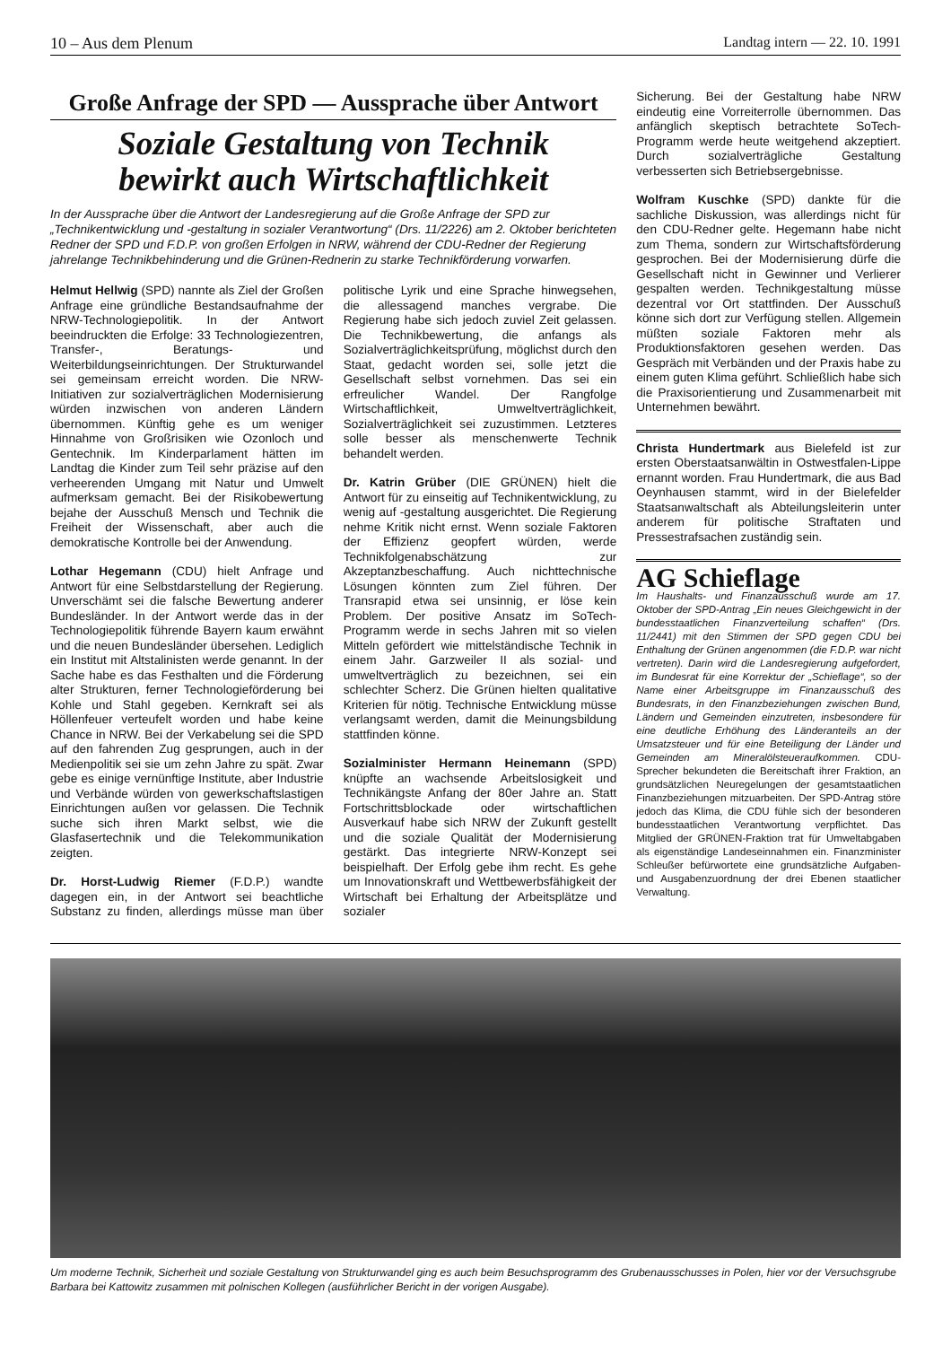10 – Aus dem Plenum Landtag intern — 22. 10. 1991
Große Anfrage der SPD — Aussprache über Antwort
Soziale Gestaltung von Technik
bewirkt auch Wirtschaftlichkeit
In der Aussprache über die Antwort der Landesregierung auf die Große Anfrage der SPD zur „Technikentwicklung und -gestaltung in sozialer Verantwortung“ (Drs. 11/2226) am 2. Oktober berichteten Redner der SPD und F.D.P. von großen Erfolgen in NRW, während der CDU-Redner der Regierung jahrelange Technikbehinderung und die Grünen-Rednerin zu starke Technikförderung vorwarfen.
Helmut Hellwig (SPD) nannte als Ziel der Großen Anfrage eine gründliche Bestandsaufnahme der NRW-Technologiepolitik. In der Antwort beeindruckten die Erfolge: 33 Technologiezentren, Transfer-, Beratungs- und Weiterbildungseinrichtungen. Der Strukturwandel sei gemeinsam erreicht worden. Die NRW-Initiativen zur sozialverträglichen Modernisierung würden inzwischen von anderen Ländern übernommen. Künftig gehe es um weniger Hinnahme von Großrisiken wie Ozonloch und Gentechnik. Im Kinderparlament hätten im Landtag die Kinder zum Teil sehr präzise auf den verheerenden Umgang mit Natur und Umwelt aufmerksam gemacht. Bei der Risikobewertung bejahe der Ausschuß Mensch und Technik die Freiheit der Wissenschaft, aber auch die demokratische Kontrolle bei der Anwendung.
Lothar Hegemann (CDU) hielt Anfrage und Antwort für eine Selbstdarstellung der Regierung. Unverschämt sei die falsche Bewertung anderer Bundesländer. In der Antwort werde das in der Technologiepolitik führende Bayern kaum erwähnt und die neuen Bundesländer übersehen. Lediglich ein Institut mit Altstalinisten werde genannt. In der Sache habe es das Festhalten und die Förderung alter Strukturen, ferner Technologieförderung bei Kohle und Stahl gegeben. Kernkraft sei als Höllenfeuer verteufelt worden und habe keine Chance in NRW. Bei der Verkabelung sei die SPD auf den fahrenden Zug gesprungen, auch in der Medienpolitik sei sie um zehn Jahre zu spät. Zwar gebe es einige vernünftige Institute, aber Industrie und Verbände würden von gewerkschaftslastigen Einrichtungen außen vor gelassen. Die Technik suche sich ihren Markt selbst, wie die Glasfasertechnik und die Telekommunikation zeigten.
Dr. Horst-Ludwig Riemer (F.D.P.) wandte dagegen ein, in der Antwort sei beachtliche Substanz zu finden, allerdings müsse man über politische Lyrik und eine Sprache hinwegsehen, die allessagend manches vergrabe. Die Regierung habe sich jedoch zuviel Zeit gelassen. Die Technikbewertung, die anfangs als Sozialverträglichkeitsprüfung, möglichst durch den Staat, gedacht worden sei, solle jetzt die Gesellschaft selbst vornehmen. Das sei ein erfreulicher Wandel. Der Rangfolge Wirtschaftlichkeit, Umweltverträglichkeit, Sozialverträglichkeit sei zuzustimmen. Letzteres solle besser als menschenwerte Technik behandelt werden.
Dr. Katrin Grüber (DIE GRÜNEN) hielt die Antwort für zu einseitig auf Technikentwicklung, zu wenig auf -gestaltung ausgerichtet. Die Regierung nehme Kritik nicht ernst. Wenn soziale Faktoren der Effizienz geopfert würden, werde Technikfolgenabschätzung zur Akzeptanzbeschaffung. Auch nichttechnische Lösungen könnten zum Ziel führen. Der Transrapid etwa sei unsinnig, er löse kein Problem. Der positive Ansatz im SoTech-Programm werde in sechs Jahren mit so vielen Mitteln gefördert wie mittelständische Technik in einem Jahr. Garzweiler II als sozial- und umweltverträglich zu bezeichnen, sei ein schlechter Scherz. Die Grünen hielten qualitative Kriterien für nötig. Technische Entwicklung müsse verlangsamt werden, damit die Meinungsbildung stattfinden könne.
Sozialminister Hermann Heinemann (SPD) knüpfte an wachsende Arbeitslosigkeit und Technikängste Anfang der 80er Jahre an. Statt Fortschrittsblockade oder wirtschaftlichen Ausverkauf habe sich NRW der Zukunft gestellt und die soziale Qualität der Modernisierung gestärkt. Das integrierte NRW-Konzept sei beispielhaft. Der Erfolg gebe ihm recht. Es gehe um Innovationskraft und Wettbewerbsfähigkeit der Wirtschaft bei Erhaltung der Arbeitsplätze und sozialer
Sicherung. Bei der Gestaltung habe NRW eindeutig eine Vorreiterrolle übernommen. Das anfänglich skeptisch betrachtete SoTech-Programm werde heute weitgehend akzeptiert. Durch sozialverträgliche Gestaltung verbesserten sich Betriebsergebnisse.
Wolfram Kuschke (SPD) dankte für die sachliche Diskussion, was allerdings nicht für den CDU-Redner gelte. Hegemann habe nicht zum Thema, sondern zur Wirtschaftsförderung gesprochen. Bei der Modernisierung dürfe die Gesellschaft nicht in Gewinner und Verlierer gespalten werden. Technikgestaltung müsse dezentral vor Ort stattfinden. Der Ausschuß könne sich dort zur Verfügung stellen. Allgemein müßten soziale Faktoren mehr als Produktionsfaktoren gesehen werden. Das Gespräch mit Verbänden und der Praxis habe zu einem guten Klima geführt. Schließlich habe sich die Praxisorientierung und Zusammenarbeit mit Unternehmen bewährt.
Christa Hundertmark aus Bielefeld ist zur ersten Oberstaatsanwältin in Ostwestfalen-Lippe ernannt worden. Frau Hundertmark, die aus Bad Oeynhausen stammt, wird in der Bielefelder Staatsanwaltschaft als Abteilungsleiterin unter anderem für politische Straftaten und Pressestrafsachen zuständig sein.
AG Schieflage
Im Haushalts- und Finanzausschuß wurde am 17. Oktober der SPD-Antrag „Ein neues Gleichgewicht in der bundesstaatlichen Finanzverteilung schaffen“ (Drs. 11/2441) mit den Stimmen der SPD gegen CDU bei Enthaltung der Grünen angenommen (die F.D.P. war nicht vertreten). Darin wird die Landesregierung aufgefordert, im Bundesrat für eine Korrektur der „Schieflage“, so der Name einer Arbeitsgruppe im Finanzausschuß des Bundesrats, in den Finanzbeziehungen zwischen Bund, Ländern und Gemeinden einzutreten, insbesondere für eine deutliche Erhöhung des Länderanteils an der Umsatzsteuer und für eine Beteiligung der Länder und Gemeinden am Mineralölsteueraufkommen. CDU-Sprecher bekundeten die Bereitschaft ihrer Fraktion, an grundsätzlichen Neuregelungen der gesamtstaatlichen Finanzbeziehungen mitzuarbeiten. Der SPD-Antrag störe jedoch das Klima, die CDU fühle sich der besonderen bundesstaatlichen Verantwortung verpflichtet. Das Mitglied der GRÜNEN-Fraktion trat für Umweltabgaben als eigenständige Landeseinnahmen ein. Finanzminister Schleußer befürwortete eine grundsätzliche Aufgaben- und Ausgabenzuordnung der drei Ebenen staatlicher Verwaltung.
Um moderne Technik, Sicherheit und soziale Gestaltung von Strukturwandel ging es auch beim Besuchsprogramm des Grubenausschusses in Polen, hier vor der Versuchsgrube Barbara bei Kattowitz zusammen mit polnischen Kollegen (ausführlicher Bericht in der vorigen Ausgabe).